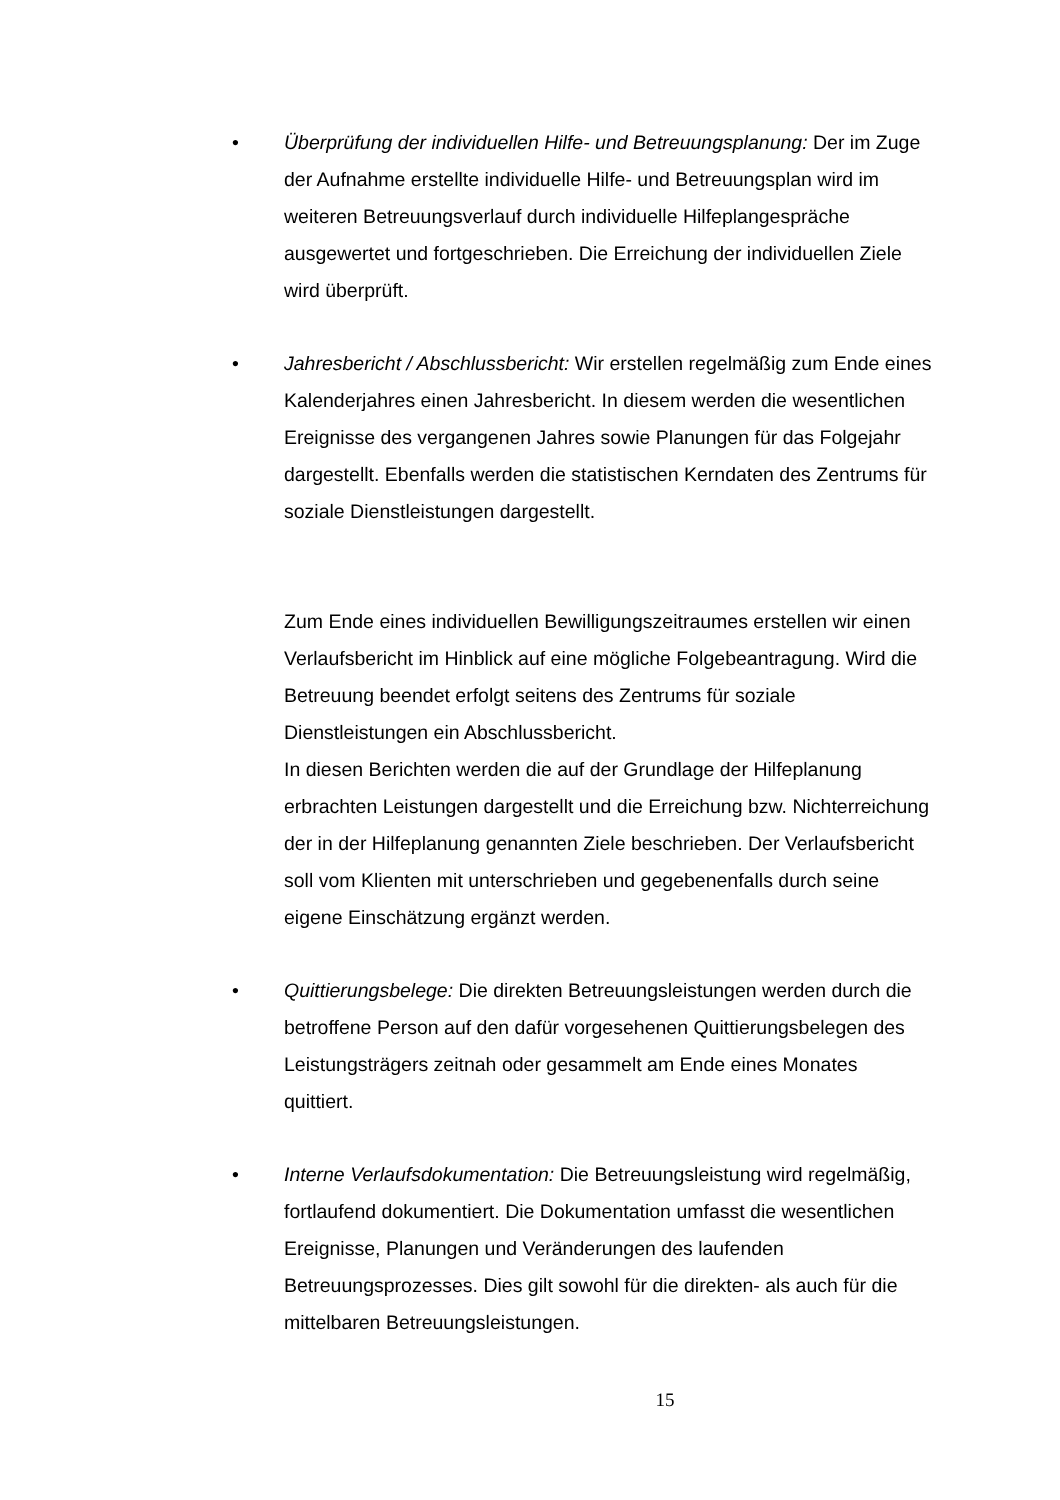• Überprüfung der individuellen Hilfe- und Betreuungsplanung: Der im Zuge der Aufnahme erstellte individuelle Hilfe- und Betreuungsplan wird im weiteren Betreuungsverlauf durch individuelle Hilfeplangespräche ausgewertet und fortgeschrieben. Die Erreichung der individuellen Ziele wird überprüft.
• Jahresbericht / Abschlussbericht: Wir erstellen regelmäßig zum Ende eines Kalenderjahres einen Jahresbericht. In diesem werden die wesentlichen Ereignisse des vergangenen Jahres sowie Planungen für das Folgejahr dargestellt. Ebenfalls werden die statistischen Kerndaten des Zentrums für soziale Dienstleistungen dargestellt.
Zum Ende eines individuellen Bewilligungszeitraumes erstellen wir einen Verlaufsbericht im Hinblick auf eine mögliche Folgebeantragung. Wird die Betreuung beendet erfolgt seitens des Zentrums für soziale Dienstleistungen ein Abschlussbericht.
In diesen Berichten werden die auf der Grundlage der Hilfeplanung erbrachten Leistungen dargestellt und die Erreichung bzw. Nichterreichung der in der Hilfeplanung genannten Ziele beschrieben. Der Verlaufsbericht soll vom Klienten mit unterschrieben und gegebenenfalls durch seine eigene Einschätzung ergänzt werden.
• Quittierungsbelege: Die direkten Betreuungsleistungen werden durch die betroffene Person auf den dafür vorgesehenen Quittierungsbelegen des Leistungsträgers zeitnah oder gesammelt am Ende eines Monates quittiert.
• Interne Verlaufsdokumentation: Die Betreuungsleistung wird regelmäßig, fortlaufend dokumentiert. Die Dokumentation umfasst die wesentlichen Ereignisse, Planungen und Veränderungen des laufenden Betreuungsprozesses. Dies gilt sowohl für die direkten- als auch für die mittelbaren Betreuungsleistungen.
15